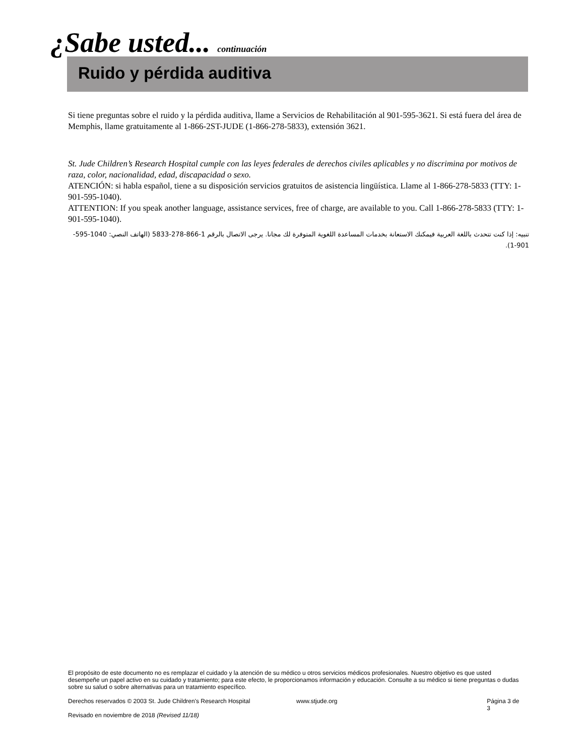¿Sabe usted... continuación
Ruido y pérdida auditiva
Si tiene preguntas sobre el ruido y la pérdida auditiva, llame a Servicios de Rehabilitación al 901-595-3621. Si está fuera del área de Memphis, llame gratuitamente al 1-866-2ST-JUDE (1-866-278-5833), extensión 3621.
St. Jude Children’s Research Hospital cumple con las leyes federales de derechos civiles aplicables y no discrimina por motivos de raza, color, nacionalidad, edad, discapacidad o sexo.
ATENCIÓN: si habla español, tiene a su disposición servicios gratuitos de asistencia lingüística. Llame al 1-866-278-5833 (TTY: 1-901-595-1040).
ATTENTION: If you speak another language, assistance services, free of charge, are available to you. Call 1-866-278-5833 (TTY: 1-901-595-1040).
تنبيه: إذا كنت تتحدث باللغة العربية فيمكنك الاستعانة بخدمات المساعدة اللغوية المتوفرة لك مجانا. يرجى الاتصال بالرقم 1-866-278-5833 (الهاتف النصي: 1040-595-901-1).
El propósito de este documento no es remplazar el cuidado y la atención de su médico u otros servicios médicos profesionales. Nuestro objetivo es que usted desempeñe un papel activo en su cuidado y tratamiento; para este efecto, le proporcionamos información y educación. Consulte a su médico si tiene preguntas o dudas sobre su salud o sobre alternativas para un tratamiento específico.
Derechos reservados © 2003 St. Jude Children's Research Hospital www.stjude.org Página 3 de 3
Revisado en noviembre de 2018 (Revised 11/18)